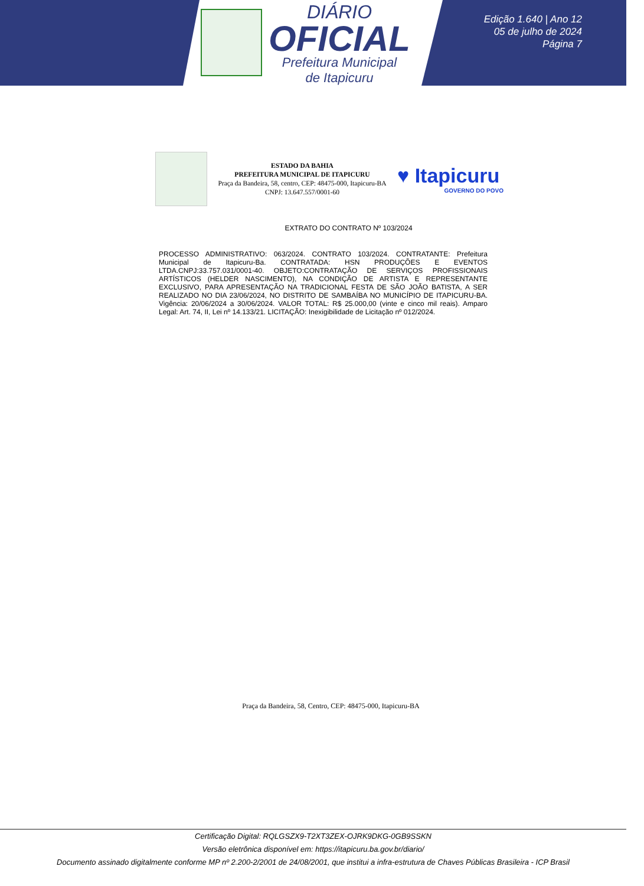DIÁRIO
OFICIAL
Prefeitura Municipal
de Itapicuru
Edição 1.640 | Ano 12
05 de julho de 2024
Página 7
ESTADO DA BAHIA
PREFEITURA MUNICIPAL DE ITAPICURU
Praça da Bandeira, 58, centro, CEP: 48475-000, Itapicuru-BA
CNPJ: 13.647.557/0001-60
♥ Itapicuru
GOVERNO DO POVO
EXTRATO DO CONTRATO Nº 103/2024
PROCESSO ADMINISTRATIVO: 063/2024. CONTRATO 103/2024. CONTRATANTE: Prefeitura Municipal de Itapicuru-Ba. CONTRATADA: HSN PRODUÇÕES E EVENTOS LTDA.CNPJ:33.757.031/0001-40. OBJETO:CONTRATAÇÃO DE SERVIÇOS PROFISSIONAIS ARTÍSTICOS (HELDER NASCIMENTO), NA CONDIÇÃO DE ARTISTA E REPRESENTANTE EXCLUSIVO, PARA APRESENTAÇÃO NA TRADICIONAL FESTA DE SÃO JOÃO BATISTA, A SER REALIZADO NO DIA 23/06/2024, NO DISTRITO DE SAMBAÍBA NO MUNICÍPIO DE ITAPICURU-BA. Vigência: 20/06/2024 a 30/06/2024. VALOR TOTAL: R$ 25.000,00 (vinte e cinco mil reais). Amparo Legal: Art. 74, II, Lei nº 14.133/21. LICITAÇÃO: Inexigibilidade de Licitação nº 012/2024.
Praça da Bandeira, 58, Centro, CEP: 48475-000, Itapicuru-BA
Certificação Digital: RQLGSZX9-T2XT3ZEX-OJRK9DKG-0GB9SSKN
Versão eletrônica disponível em: https://itapicuru.ba.gov.br/diario/
Documento assinado digitalmente conforme MP nº 2.200-2/2001 de 24/08/2001, que institui a infra-estrutura de Chaves Públicas Brasileira - ICP Brasil